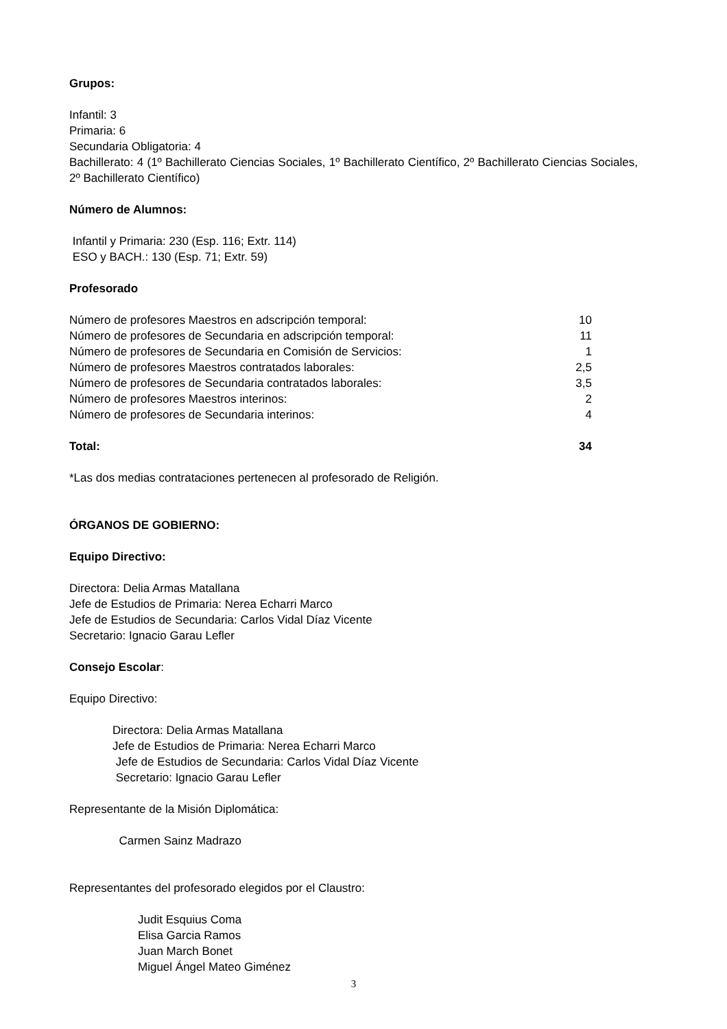Grupos:
Infantil: 3
Primaria: 6
Secundaria Obligatoria: 4
Bachillerato: 4 (1º Bachillerato Ciencias Sociales, 1º Bachillerato Científico, 2º Bachillerato Ciencias Sociales, 2º Bachillerato Científico)
Número de Alumnos:
Infantil y Primaria: 230 (Esp. 116; Extr. 114)
ESO y BACH.: 130 (Esp. 71; Extr. 59)
Profesorado
| Número de profesores Maestros en adscripción temporal: | 10 |
| Número de profesores de Secundaria en adscripción temporal: | 11 |
| Número de profesores de Secundaria en Comisión de Servicios: | 1 |
| Número de profesores Maestros contratados laborales: | 2,5 |
| Número de profesores de Secundaria contratados laborales: | 3,5 |
| Número de profesores Maestros interinos: | 2 |
| Número de profesores de Secundaria interinos: | 4 |
| Total: | 34 |
*Las dos medias contrataciones pertenecen al profesorado de Religión.
ÓRGANOS DE GOBIERNO:
Equipo Directivo:
Directora: Delia Armas Matallana
Jefe de Estudios de Primaria: Nerea Echarri Marco
Jefe de Estudios de Secundaria: Carlos Vidal Díaz Vicente
Secretario: Ignacio Garau Lefler
Consejo Escolar:
Equipo Directivo:
Directora: Delia Armas Matallana
Jefe de Estudios de Primaria: Nerea Echarri Marco
Jefe de Estudios de Secundaria: Carlos Vidal Díaz Vicente
Secretario: Ignacio Garau Lefler
Representante de la Misión Diplomática:
Carmen Sainz Madrazo
Representantes del profesorado elegidos por el Claustro:
Judit Esquius Coma
Elisa Garcia Ramos
Juan March Bonet
Miguel Ángel Mateo Giménez
3